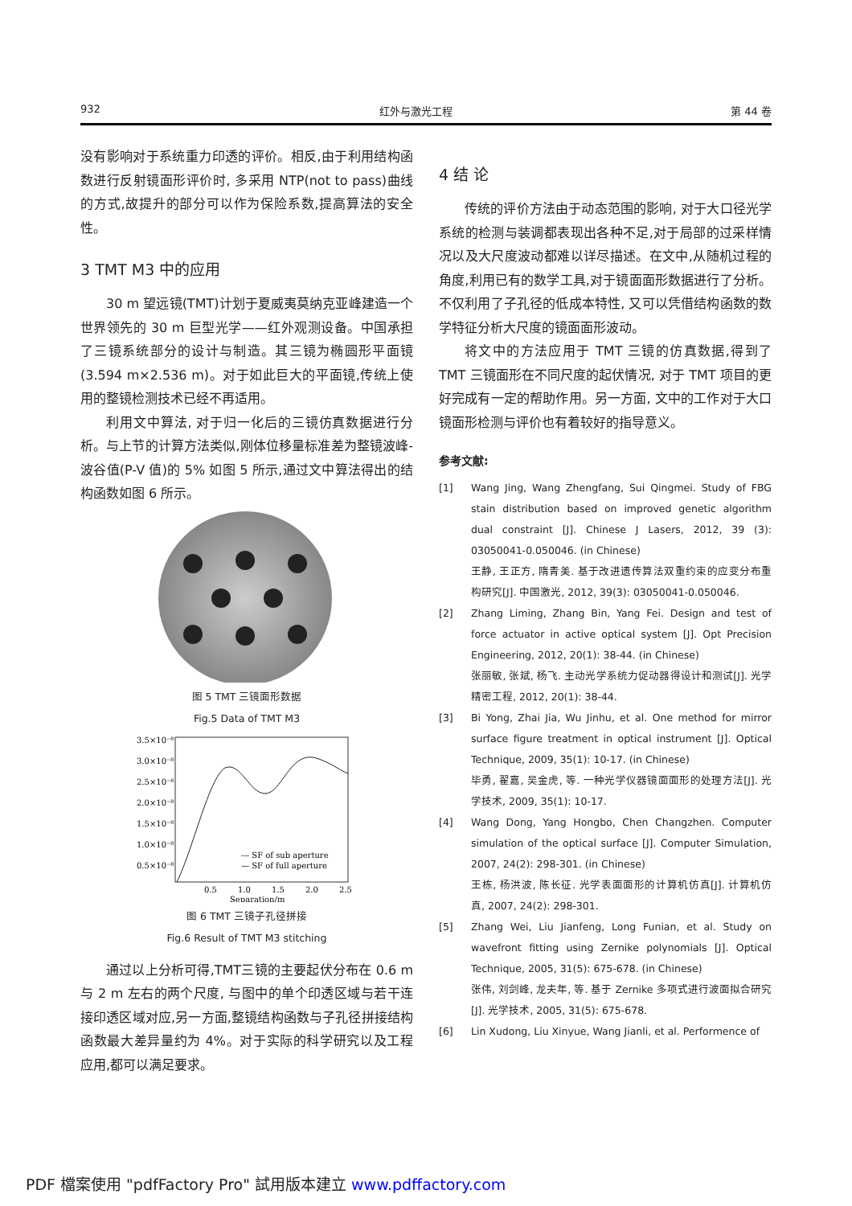932 红外与激光工程 第 44 卷
没有影响对于系统重力印透的评价。相反,由于利用结构函数进行反射镜面形评价时, 多采用 NTP(not to pass)曲线的方式,故提升的部分可以作为保险系数,提高算法的安全性。
3 TMT M3 中的应用
30 m 望远镜(TMT)计划于夏威夷莫纳克亚峰建造一个世界领先的 30 m 巨型光学——红外观测设备。中国承担了三镜系统部分的设计与制造。其三镜为椭圆形平面镜(3.594 m×2.536 m)。对于如此巨大的平面镜,传统上使用的整镜检测技术已经不再适用。
利用文中算法, 对于归一化后的三镜仿真数据进行分析。与上节的计算方法类似,刚体位移量标准差为整镜波峰-波谷值(P-V 值)的 5% 如图 5 所示,通过文中算法得出的结构函数如图 6 所示。
图 5 TMT 三镜面形数据
Fig.5 Data of TMT M3
3.5×10⁻⁸
3.0×10⁻⁸
2.5×10⁻⁸
2.0×10⁻⁸
1.5×10⁻⁸
1.0×10⁻⁸
0.5×10⁻⁸
0.5
1.0
1.5
2.0
2.5
Separation/m
--- SF of sub aperture
— SF of full aperture
图 6 TMT 三镜子孔径拼接
Fig.6 Result of TMT M3 stitching
通过以上分析可得,TMT三镜的主要起伏分布在 0.6 m 与 2 m 左右的两个尺度, 与图中的单个印透区域与若干连接印透区域对应,另一方面,整镜结构函数与子孔径拼接结构函数最大差异量约为 4%。对于实际的科学研究以及工程应用,都可以满足要求。
4 结 论
传统的评价方法由于动态范围的影响, 对于大口径光学系统的检测与装调都表现出各种不足,对于局部的过采样情况以及大尺度波动都难以详尽描述。在文中,从随机过程的角度,利用已有的数学工具,对于镜面面形数据进行了分析。不仅利用了子孔径的低成本特性, 又可以凭借结构函数的数学特征分析大尺度的镜面面形波动。
将文中的方法应用于 TMT 三镜的仿真数据,得到了 TMT 三镜面形在不同尺度的起伏情况, 对于 TMT 项目的更好完成有一定的帮助作用。另一方面, 文中的工作对于大口镜面形检测与评价也有着较好的指导意义。
参考文献:
[1] Wang Jing, Wang Zhengfang, Sui Qingmei. Study of FBG stain distribution based on improved genetic algorithm dual constraint [J]. Chinese J Lasers, 2012, 39 (3): 03050041-0.050046. (in Chinese)
王静, 王正方, 隋青美. 基于改进遗传算法双重约束的应变分布重构研究[J]. 中国激光, 2012, 39(3): 03050041-0.050046.
[2] Zhang Liming, Zhang Bin, Yang Fei. Design and test of force actuator in active optical system [J]. Opt Precision Engineering, 2012, 20(1): 38-44. (in Chinese)
张丽敏, 张斌, 杨飞. 主动光学系统力促动器得设计和测试[J]. 光学 精密工程, 2012, 20(1): 38-44.
[3] Bi Yong, Zhai Jia, Wu Jinhu, et al. One method for mirror surface figure treatment in optical instrument [J]. Optical Technique, 2009, 35(1): 10-17. (in Chinese)
毕勇, 翟嘉, 吴金虎, 等. 一种光学仪器镜面面形的处理方法[J]. 光学技术, 2009, 35(1): 10-17.
[4] Wang Dong, Yang Hongbo, Chen Changzhen. Computer simulation of the optical surface [J]. Computer Simulation, 2007, 24(2): 298-301. (in Chinese)
王栋, 杨洪波, 陈长征. 光学表面面形的计算机仿真[J]. 计算机仿真, 2007, 24(2): 298-301.
[5] Zhang Wei, Liu Jianfeng, Long Funian, et al. Study on wavefront fitting using Zernike polynomials [J]. Optical Technique, 2005, 31(5): 675-678. (in Chinese)
张伟, 刘剑峰, 龙夫年, 等. 基于 Zernike 多项式进行波面拟合研究[J]. 光学技术, 2005, 31(5): 675-678.
[6] Lin Xudong, Liu Xinyue, Wang Jianli, et al. Performence of
PDF 檔案使用 "pdfFactory Pro" 試用版本建立 www.pdffactory.com